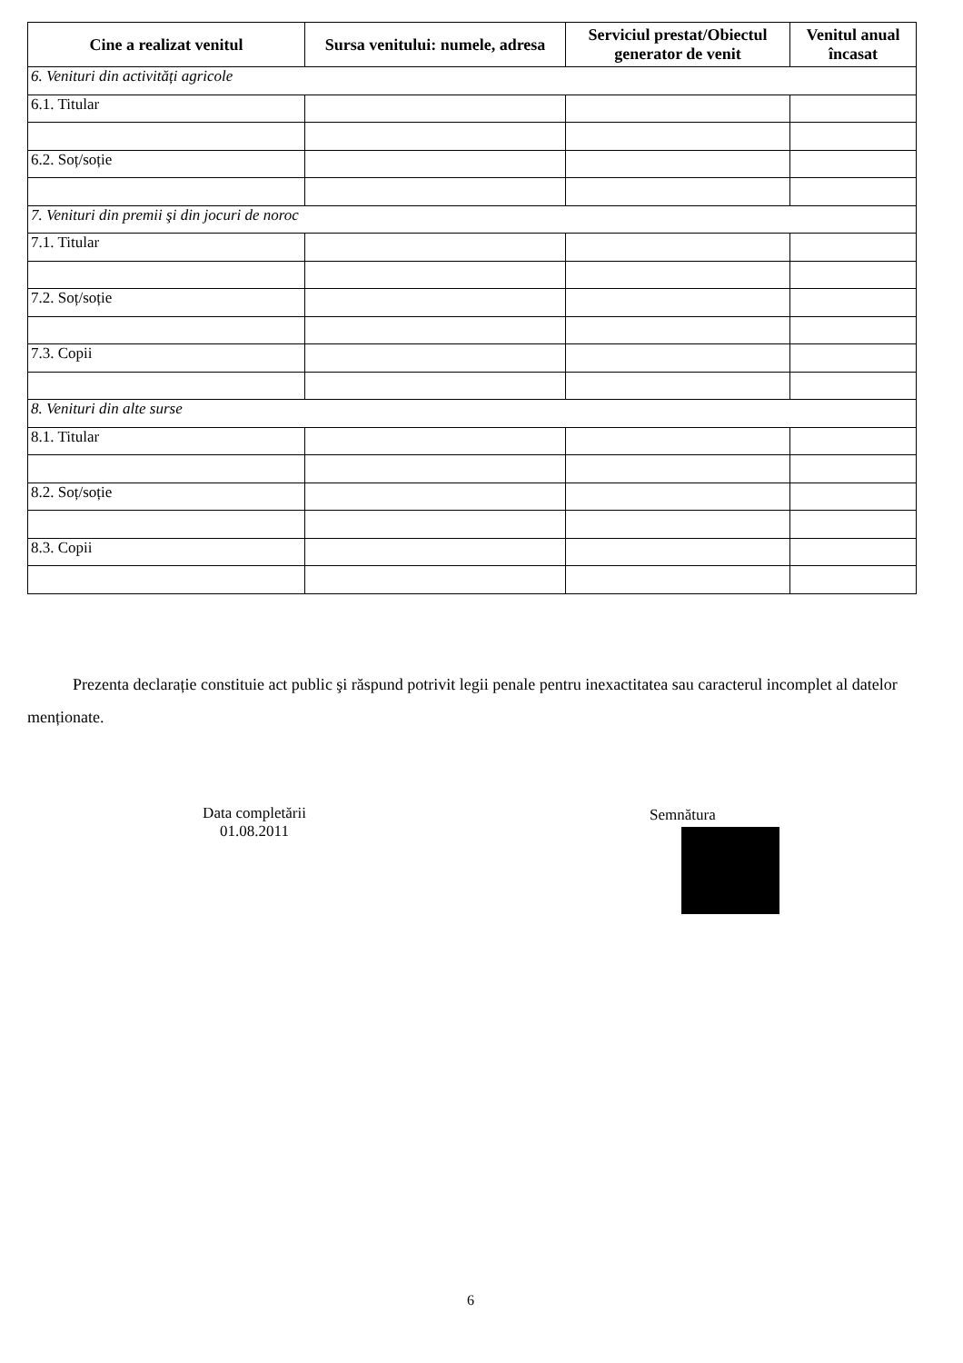| Cine a realizat venitul | Sursa venitului: numele, adresa | Serviciul prestat/Obiectul generator de venit | Venitul anual încasat |
| --- | --- | --- | --- |
| 6. Venituri din activități agricole | | | |
| 6.1. Titular | | | |
| 6.2. Soț/soție | | | |
| 7. Venituri din premii şi din jocuri de noroc | | | |
| 7.1. Titular | | | |
| 7.2. Soț/soție | | | |
| 7.3. Copii | | | |
| 8. Venituri din alte surse | | | |
| 8.1. Titular | | | |
| 8.2. Soț/soție | | | |
| 8.3. Copii | | | |
Prezenta declarație constituie act public şi răspund potrivit legii penale pentru inexactitatea sau caracterul incomplet al datelor menționate.
Data completării
01.08.2011
Semnătura
6